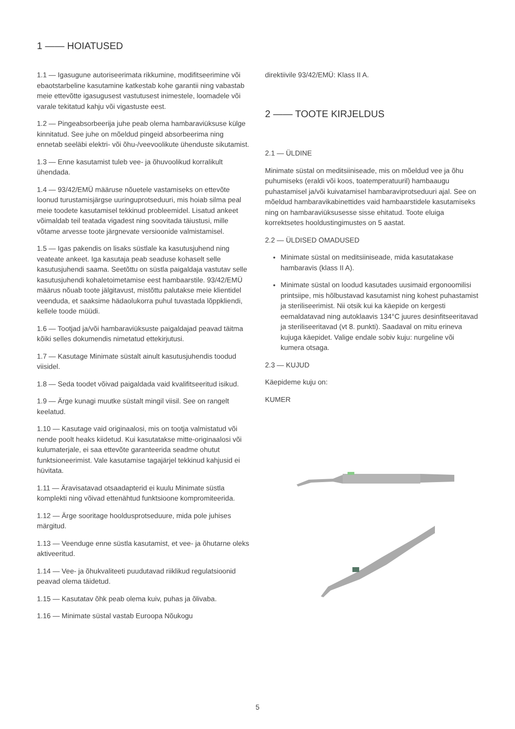1 —— HOIATUSED
1.1 — Igasugune autoriseerimata rikkumine, modifitseerimine või ebaotstarbeline kasutamine katkestab kohe garantii ning vabastab meie ettevõtte igasugusest vastutusest inimestele, loomadele või varale tekitatud kahju või vigastuste eest.
1.2 — Pingeabsorbeerija juhe peab olema hambaraviüksuse külge kinnitatud. See juhe on mõeldud pingeid absorbeerima ning ennetab seeläbi elektri- või õhu-/veevoolikute ühenduste sikutamist.
1.3 — Enne kasutamist tuleb vee- ja õhuvoolikud korralikult ühendada.
1.4 — 93/42/EMÜ määruse nõuetele vastamiseks on ettevõte loonud turustamisjärgse uuringuprotseduuri, mis hoiab silma peal meie toodete kasutamisel tekkinud probleemidel. Lisatud ankeet võimaldab teil teatada vigadest ning soovitada täiustusi, mille võtame arvesse toote järgnevate versioonide valmistamisel.
1.5 — Igas pakendis on lisaks süstlale ka kasutusjuhend ning veateate ankeet. Iga kasutaja peab seaduse kohaselt selle kasutusjuhendi saama. Seetõttu on süstla paigaldaja vastutav selle kasutusjuhendi kohaletoimetamise eest hambaarstile. 93/42/EMÜ määrus nõuab toote jälgitavust, mistõttu palutakse meie klientidel veenduda, et saaksime hädaolukorra puhul tuvastada lõppkliendi, kellele toode müüdi.
1.6 — Tootjad ja/või hambaraviüksuste paigaldajad peavad täitma kõiki selles dokumendis nimetatud ettekirjutusi.
1.7 — Kasutage Minimate süstalt ainult kasutusjuhendis toodud viisidel.
1.8 — Seda toodet võivad paigaldada vaid kvalifitseeritud isikud.
1.9 — Ärge kunagi muutke süstalt mingil viisil. See on rangelt keelatud.
1.10 — Kasutage vaid originaalosi, mis on tootja valmistatud või nende poolt heaks kiidetud. Kui kasutatakse mitte-originaalosi või kulumaterjale, ei saa ettevõte garanteerida seadme ohutut funktsioneerimist. Vale kasutamise tagajärjel tekkinud kahjusid ei hüvitata.
1.11 — Äravisatavad otsaadapterid ei kuulu Minimate süstla komplekti ning võivad ettenähtud funktsioone kompromiteerida.
1.12 — Ärge sooritage hooldusprotseduure, mida pole juhises märgitud.
1.13 — Veenduge enne süstla kasutamist, et vee- ja õhutarne oleks aktiveeritud.
1.14 — Vee- ja õhukvaliteeti puudutavad riiklikud regulatsioonid peavad olema täidetud.
1.15 — Kasutatav õhk peab olema kuiv, puhas ja õlivaba.
1.16 — Minimate süstal vastab Euroopa Nõukogu
direktiivile 93/42/EMÜ: Klass II A.
2 —— TOOTE KIRJELDUS
2.1 — ÜLDINE
Minimate süstal on meditsiiniseade, mis on mõeldud vee ja õhu puhumiseks (eraldi või koos, toatemperatuuril) hambaaugu puhastamisel ja/või kuivatamisel hambaraviprotseduuri ajal. See on mõeldud hambaravikabinettides vaid hambaarstidele kasutamiseks ning on hambaraviüksusesse sisse ehitatud. Toote eluiga korrektsetes hooldustingimustes on 5 aastat.
2.2 — ÜLDISED OMADUSED
Minimate süstal on meditsiiniseade, mida kasutatakase hambaravis (klass II A).
Minimate süstal on loodud kasutades uusimaid ergonoomilisi printsiipe, mis hõlbustavad kasutamist ning kohest puhastamist ja steriliseerimist. Nii otsik kui ka käepide on kergesti eemaldatavad ning autoklaavis 134°C juures desinfitseeritavad ja steriliseeritavad (vt 8. punkti). Saadaval on mitu erineva kujuga käepidet. Valige endale sobiv kuju: nurgeline või kumera otsaga.
2.3 — KUJUD
Käepideme kuju on:
KUMER
5